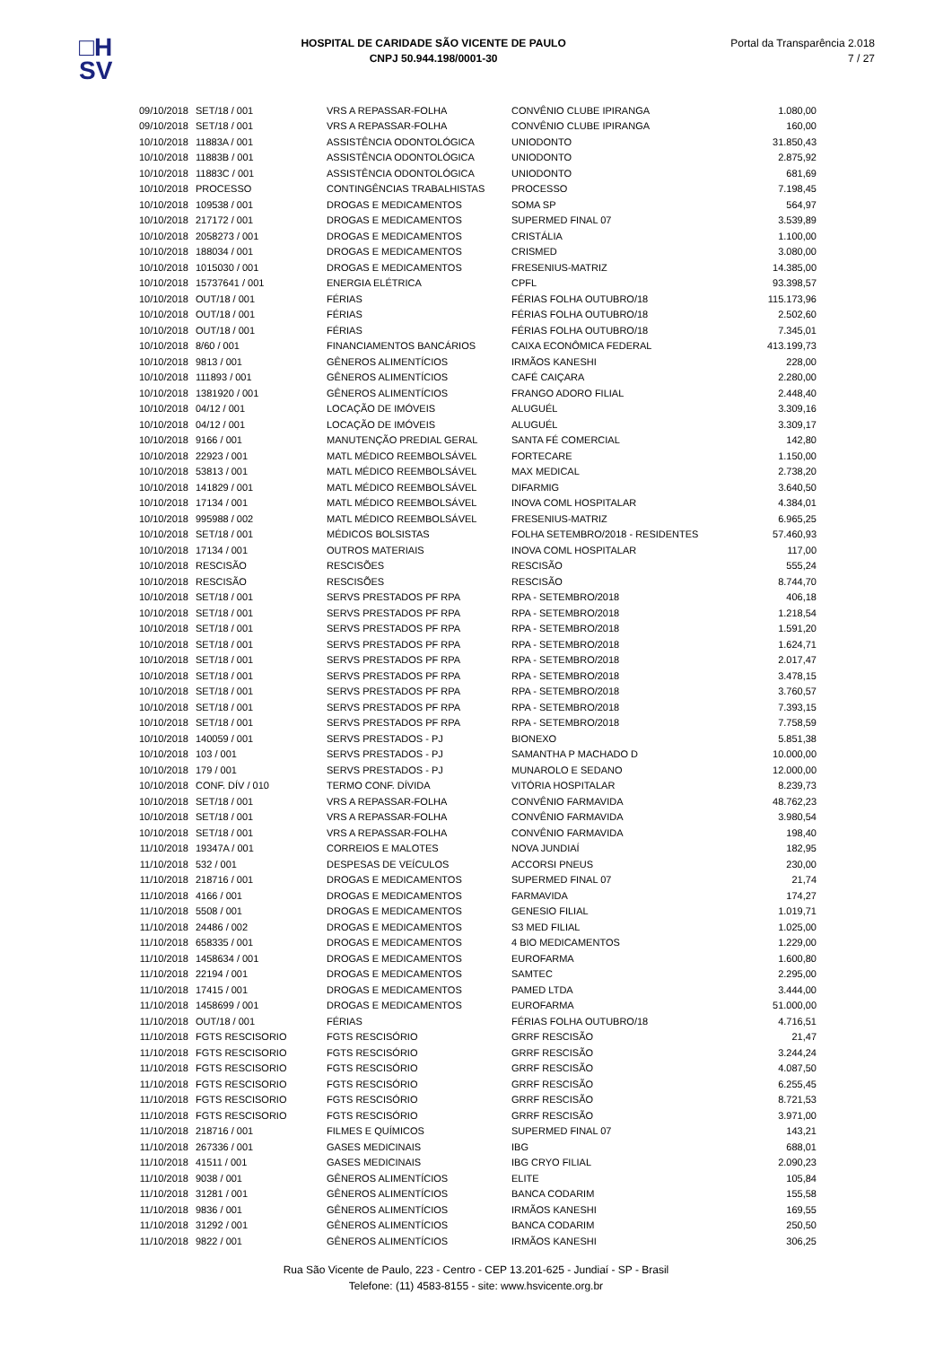□H
SV
HOSPITAL DE CARIDADE SÃO VICENTE DE PAULO
CNPJ 50.944.198/0001-30
Portal da Transparência 2.018
7 / 27
| 09/10/2018 | SET/18 / 001 | VRS A REPASSAR-FOLHA | CONVÊNIO CLUBE IPIRANGA | 1.080,00 |
| 09/10/2018 | SET/18 / 001 | VRS A REPASSAR-FOLHA | CONVÊNIO CLUBE IPIRANGA | 160,00 |
| 10/10/2018 | 11883A / 001 | ASSISTÊNCIA ODONTOLÓGICA | UNIODONTO | 31.850,43 |
| 10/10/2018 | 11883B / 001 | ASSISTÊNCIA ODONTOLÓGICA | UNIODONTO | 2.875,92 |
| 10/10/2018 | 11883C / 001 | ASSISTÊNCIA ODONTOLÓGICA | UNIODONTO | 681,69 |
| 10/10/2018 | PROCESSO | CONTINGÊNCIAS TRABALHISTAS | PROCESSO | 7.198,45 |
| 10/10/2018 | 109538 / 001 | DROGAS E MEDICAMENTOS | SOMA SP | 564,97 |
| 10/10/2018 | 217172 / 001 | DROGAS E MEDICAMENTOS | SUPERMED FINAL 07 | 3.539,89 |
| 10/10/2018 | 2058273 / 001 | DROGAS E MEDICAMENTOS | CRISTÁLIA | 1.100,00 |
| 10/10/2018 | 188034 / 001 | DROGAS E MEDICAMENTOS | CRISMED | 3.080,00 |
| 10/10/2018 | 1015030 / 001 | DROGAS E MEDICAMENTOS | FRESENIUS-MATRIZ | 14.385,00 |
| 10/10/2018 | 15737641 / 001 | ENERGIA ELÉTRICA | CPFL | 93.398,57 |
| 10/10/2018 | OUT/18 / 001 | FÉRIAS | FÉRIAS FOLHA OUTUBRO/18 | 115.173,96 |
| 10/10/2018 | OUT/18 / 001 | FÉRIAS | FÉRIAS FOLHA OUTUBRO/18 | 2.502,60 |
| 10/10/2018 | OUT/18 / 001 | FÉRIAS | FÉRIAS FOLHA OUTUBRO/18 | 7.345,01 |
| 10/10/2018 | 8/60 / 001 | FINANCIAMENTOS BANCÁRIOS | CAIXA ECONÔMICA FEDERAL | 413.199,73 |
| 10/10/2018 | 9813 / 001 | GÊNEROS ALIMENTÍCIOS | IRMÃOS KANESHI | 228,00 |
| 10/10/2018 | 111893 / 001 | GÊNEROS ALIMENTÍCIOS | CAFÉ CAIÇARA | 2.280,00 |
| 10/10/2018 | 1381920 / 001 | GÊNEROS ALIMENTÍCIOS | FRANGO ADORO FILIAL | 2.448,40 |
| 10/10/2018 | 04/12 / 001 | LOCAÇÃO DE IMÓVEIS | ALUGUÉL | 3.309,16 |
| 10/10/2018 | 04/12 / 001 | LOCAÇÃO DE IMÓVEIS | ALUGUÉL | 3.309,17 |
| 10/10/2018 | 9166 / 001 | MANUTENÇÃO PREDIAL GERAL | SANTA FÉ COMERCIAL | 142,80 |
| 10/10/2018 | 22923 / 001 | MATL MÉDICO REEMBOLSÁVEL | FORTECARE | 1.150,00 |
| 10/10/2018 | 53813 / 001 | MATL MÉDICO REEMBOLSÁVEL | MAX MEDICAL | 2.738,20 |
| 10/10/2018 | 141829 / 001 | MATL MÉDICO REEMBOLSÁVEL | DIFARMIG | 3.640,50 |
| 10/10/2018 | 17134 / 001 | MATL MÉDICO REEMBOLSÁVEL | INOVA COML HOSPITALAR | 4.384,01 |
| 10/10/2018 | 995988 / 002 | MATL MÉDICO REEMBOLSÁVEL | FRESENIUS-MATRIZ | 6.965,25 |
| 10/10/2018 | SET/18 / 001 | MÉDICOS BOLSISTAS | FOLHA SETEMBRO/2018 - RESIDENTES | 57.460,93 |
| 10/10/2018 | 17134 / 001 | OUTROS MATERIAIS | INOVA COML HOSPITALAR | 117,00 |
| 10/10/2018 | RESCISÃO | RESCISÕES | RESCISÃO | 555,24 |
| 10/10/2018 | RESCISÃO | RESCISÕES | RESCISÃO | 8.744,70 |
| 10/10/2018 | SET/18 / 001 | SERVS PRESTADOS PF RPA | RPA - SETEMBRO/2018 | 406,18 |
| 10/10/2018 | SET/18 / 001 | SERVS PRESTADOS PF RPA | RPA - SETEMBRO/2018 | 1.218,54 |
| 10/10/2018 | SET/18 / 001 | SERVS PRESTADOS PF RPA | RPA - SETEMBRO/2018 | 1.591,20 |
| 10/10/2018 | SET/18 / 001 | SERVS PRESTADOS PF RPA | RPA - SETEMBRO/2018 | 1.624,71 |
| 10/10/2018 | SET/18 / 001 | SERVS PRESTADOS PF RPA | RPA - SETEMBRO/2018 | 2.017,47 |
| 10/10/2018 | SET/18 / 001 | SERVS PRESTADOS PF RPA | RPA - SETEMBRO/2018 | 3.478,15 |
| 10/10/2018 | SET/18 / 001 | SERVS PRESTADOS PF RPA | RPA - SETEMBRO/2018 | 3.760,57 |
| 10/10/2018 | SET/18 / 001 | SERVS PRESTADOS PF RPA | RPA - SETEMBRO/2018 | 7.393,15 |
| 10/10/2018 | SET/18 / 001 | SERVS PRESTADOS PF RPA | RPA - SETEMBRO/2018 | 7.758,59 |
| 10/10/2018 | 140059 / 001 | SERVS PRESTADOS - PJ | BIONEXO | 5.851,38 |
| 10/10/2018 | 103 / 001 | SERVS PRESTADOS - PJ | SAMANTHA P MACHADO D | 10.000,00 |
| 10/10/2018 | 179 / 001 | SERVS PRESTADOS - PJ | MUNAROLO E SEDANO | 12.000,00 |
| 10/10/2018 | CONF. DÍV / 010 | TERMO CONF. DÍVIDA | VITÓRIA HOSPITALAR | 8.239,73 |
| 10/10/2018 | SET/18 / 001 | VRS A REPASSAR-FOLHA | CONVÊNIO FARMAVIDA | 48.762,23 |
| 10/10/2018 | SET/18 / 001 | VRS A REPASSAR-FOLHA | CONVÊNIO FARMAVIDA | 3.980,54 |
| 10/10/2018 | SET/18 / 001 | VRS A REPASSAR-FOLHA | CONVÊNIO FARMAVIDA | 198,40 |
| 11/10/2018 | 19347A / 001 | CORREIOS E MALOTES | NOVA JUNDIAÍ | 182,95 |
| 11/10/2018 | 532 / 001 | DESPESAS DE VEÍCULOS | ACCORSI PNEUS | 230,00 |
| 11/10/2018 | 218716 / 001 | DROGAS E MEDICAMENTOS | SUPERMED FINAL 07 | 21,74 |
| 11/10/2018 | 4166 / 001 | DROGAS E MEDICAMENTOS | FARMAVIDA | 174,27 |
| 11/10/2018 | 5508 / 001 | DROGAS E MEDICAMENTOS | GENESIO FILIAL | 1.019,71 |
| 11/10/2018 | 24486 / 002 | DROGAS E MEDICAMENTOS | S3 MED FILIAL | 1.025,00 |
| 11/10/2018 | 658335 / 001 | DROGAS E MEDICAMENTOS | 4 BIO MEDICAMENTOS | 1.229,00 |
| 11/10/2018 | 1458634 / 001 | DROGAS E MEDICAMENTOS | EUROFARMA | 1.600,80 |
| 11/10/2018 | 22194 / 001 | DROGAS E MEDICAMENTOS | SAMTEC | 2.295,00 |
| 11/10/2018 | 17415 / 001 | DROGAS E MEDICAMENTOS | PAMED LTDA | 3.444,00 |
| 11/10/2018 | 1458699 / 001 | DROGAS E MEDICAMENTOS | EUROFARMA | 51.000,00 |
| 11/10/2018 | OUT/18 / 001 | FÉRIAS | FÉRIAS FOLHA OUTUBRO/18 | 4.716,51 |
| 11/10/2018 | FGTS RESCISORIO | FGTS RESCISÓRIO | GRRF RESCISÃO | 21,47 |
| 11/10/2018 | FGTS RESCISORIO | FGTS RESCISÓRIO | GRRF RESCISÃO | 3.244,24 |
| 11/10/2018 | FGTS RESCISORIO | FGTS RESCISÓRIO | GRRF RESCISÃO | 4.087,50 |
| 11/10/2018 | FGTS RESCISORIO | FGTS RESCISÓRIO | GRRF RESCISÃO | 6.255,45 |
| 11/10/2018 | FGTS RESCISORIO | FGTS RESCISÓRIO | GRRF RESCISÃO | 8.721,53 |
| 11/10/2018 | FGTS RESCISORIO | FGTS RESCISÓRIO | GRRF RESCISÃO | 3.971,00 |
| 11/10/2018 | 218716 / 001 | FILMES E QUÍMICOS | SUPERMED FINAL 07 | 143,21 |
| 11/10/2018 | 267336 / 001 | GASES MEDICINAIS | IBG | 688,01 |
| 11/10/2018 | 41511 / 001 | GASES MEDICINAIS | IBG CRYO FILIAL | 2.090,23 |
| 11/10/2018 | 9038 / 001 | GÊNEROS ALIMENTÍCIOS | ELITE | 105,84 |
| 11/10/2018 | 31281 / 001 | GÊNEROS ALIMENTÍCIOS | BANCA CODARIM | 155,58 |
| 11/10/2018 | 9836 / 001 | GÊNEROS ALIMENTÍCIOS | IRMÃOS KANESHI | 169,55 |
| 11/10/2018 | 31292 / 001 | GÊNEROS ALIMENTÍCIOS | BANCA CODARIM | 250,50 |
| 11/10/2018 | 9822 / 001 | GÊNEROS ALIMENTÍCIOS | IRMÃOS KANESHI | 306,25 |
Rua São Vicente de Paulo, 223 - Centro - CEP 13.201-625 - Jundiaí - SP - Brasil
Telefone: (11) 4583-8155 - site: www.hsvicente.org.br